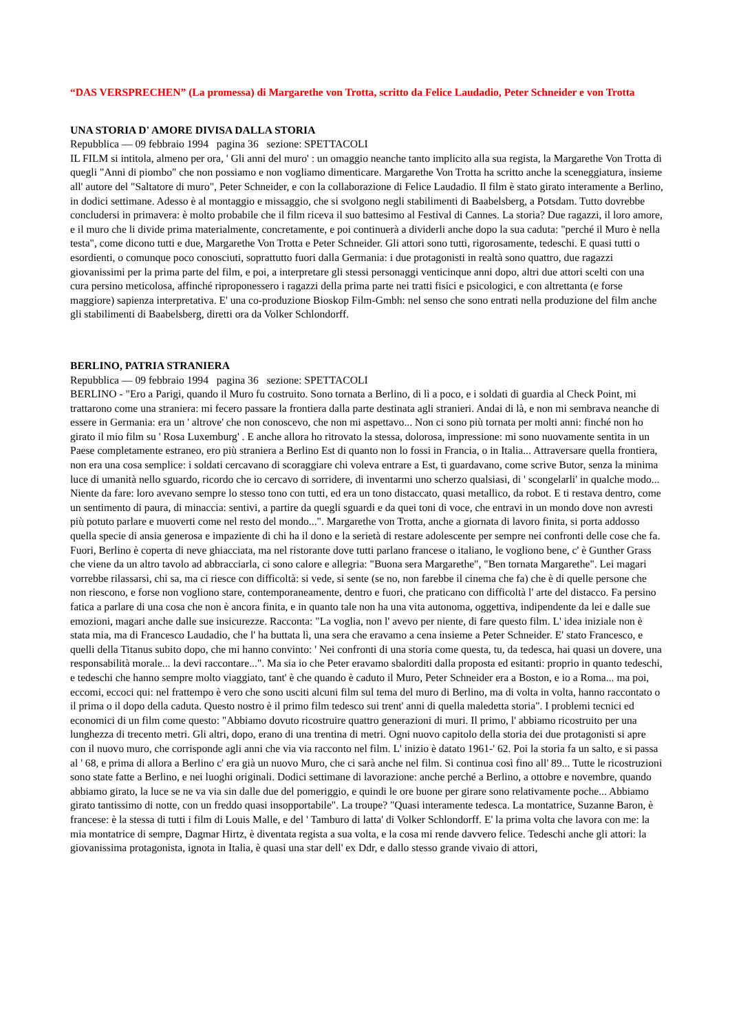“DAS VERSPRECHEN” (La promessa) di Margarethe von Trotta, scritto da Felice Laudadio, Peter Schneider e von Trotta
UNA STORIA D' AMORE DIVISA DALLA STORIA
Repubblica — 09 febbraio 1994 pagina 36 sezione: SPETTACOLI
IL FILM si intitola, almeno per ora, ' Gli anni del muro' : un omaggio neanche tanto implicito alla sua regista, la Margarethe Von Trotta di quegli "Anni di piombo" che non possiamo e non vogliamo dimenticare. Margarethe Von Trotta ha scritto anche la sceneggiatura, insieme all' autore del "Saltatore di muro", Peter Schneider, e con la collaborazione di Felice Laudadio. Il film è stato girato interamente a Berlino, in dodici settimane. Adesso è al montaggio e missaggio, che si svolgono negli stabilimenti di Baabelsberg, a Potsdam. Tutto dovrebbe concludersi in primavera: è molto probabile che il film riceva il suo battesimo al Festival di Cannes. La storia? Due ragazzi, il loro amore, e il muro che li divide prima materialmente, concretamente, e poi continuerà a dividerli anche dopo la sua caduta: "perché il Muro è nella testa", come dicono tutti e due, Margarethe Von Trotta e Peter Schneider. Gli attori sono tutti, rigorosamente, tedeschi. E quasi tutti o esordienti, o comunque poco conosciuti, soprattutto fuori dalla Germania: i due protagonisti in realtà sono quattro, due ragazzi giovanissimi per la prima parte del film, e poi, a interpretare gli stessi personaggi venticinque anni dopo, altri due attori scelti con una cura persino meticolosa, affinché riproponessero i ragazzi della prima parte nei tratti fisici e psicologici, e con altrettanta (e forse maggiore) sapienza interpretativa. E' una co-produzione Bioskop Film-Gmbh: nel senso che sono entrati nella produzione del film anche gli stabilimenti di Baabelsberg, diretti ora da Volker Schlondorff.
BERLINO, PATRIA STRANIERA
Repubblica — 09 febbraio 1994 pagina 36 sezione: SPETTACOLI
BERLINO - "Ero a Parigi, quando il Muro fu costruito. Sono tornata a Berlino, di lì a poco, e i soldati di guardia al Check Point, mi trattarono come una straniera: mi fecero passare la frontiera dalla parte destinata agli stranieri. Andai di là, e non mi sembrava neanche di essere in Germania: era un ' altrove' che non conoscevo, che non mi aspettavo... Non ci sono più tornata per molti anni: finché non ho girato il mio film su ' Rosa Luxemburg' . E anche allora ho ritrovato la stessa, dolorosa, impressione: mi sono nuovamente sentita in un Paese completamente estraneo, ero più straniera a Berlino Est di quanto non lo fossi in Francia, o in Italia... Attraversare quella frontiera, non era una cosa semplice: i soldati cercavano di scoraggiare chi voleva entrare a Est, ti guardavano, come scrive Butor, senza la minima luce di umanità nello sguardo, ricordo che io cercavo di sorridere, di inventarmi uno scherzo qualsiasi, di ' scongelarli' in qualche modo... Niente da fare: loro avevano sempre lo stesso tono con tutti, ed era un tono distaccato, quasi metallico, da robot. E ti restava dentro, come un sentimento di paura, di minaccia: sentivi, a partire da quegli sguardi e da quei toni di voce, che entravi in un mondo dove non avresti più potuto parlare e muoverti come nel resto del mondo...". Margarethe von Trotta, anche a giornata di lavoro finita, si porta addosso quella specie di ansia generosa e impaziente di chi ha il dono e la serietà di restare adolescente per sempre nei confronti delle cose che fa. Fuori, Berlino è coperta di neve ghiacciata, ma nel ristorante dove tutti parlano francese o italiano, le vogliono bene, c' è Gunther Grass che viene da un altro tavolo ad abbracciarla, ci sono calore e allegria: "Buona sera Margarethe", "Ben tornata Margarethe". Lei magari vorrebbe rilassarsi, chi sa, ma ci riesce con difficoltà: si vede, si sente (se no, non farebbe il cinema che fa) che è di quelle persone che non riescono, e forse non vogliono stare, contemporaneamente, dentro e fuori, che praticano con difficoltà l' arte del distacco. Fa persino fatica a parlare di una cosa che non è ancora finita, e in quanto tale non ha una vita autonoma, oggettiva, indipendente da lei e dalle sue emozioni, magari anche dalle sue insicurezze. Racconta: "La voglia, non l' avevo per niente, di fare questo film. L' idea iniziale non è stata mia, ma di Francesco Laudadio, che l' ha buttata lì, una sera che eravamo a cena insieme a Peter Schneider. E' stato Francesco, e quelli della Titanus subito dopo, che mi hanno convinto: ' Nei confronti di una storia come questa, tu, da tedesca, hai quasi un dovere, una responsabilità morale... la devi raccontare...". Ma sia io che Peter eravamo sbalorditi dalla proposta ed esitanti: proprio in quanto tedeschi, e tedeschi che hanno sempre molto viaggiato, tant' è che quando è caduto il Muro, Peter Schneider era a Boston, e io a Roma... ma poi, eccomi, eccoci qui: nel frattempo è vero che sono usciti alcuni film sul tema del muro di Berlino, ma di volta in volta, hanno raccontato o il prima o il dopo della caduta. Questo nostro è il primo film tedesco sui trent' anni di quella maledetta storia". I problemi tecnici ed economici di un film come questo: "Abbiamo dovuto ricostruire quattro generazioni di muri. Il primo, l' abbiamo ricostruito per una lunghezza di trecento metri. Gli altri, dopo, erano di una trentina di metri. Ogni nuovo capitolo della storia dei due protagonisti si apre con il nuovo muro, che corrisponde agli anni che via via racconto nel film. L' inizio è datato 1961-' 62. Poi la storia fa un salto, e si passa al ' 68, e prima di allora a Berlino c' era già un nuovo Muro, che ci sarà anche nel film. Si continua così fino all' 89... Tutte le ricostruzioni sono state fatte a Berlino, e nei luoghi originali. Dodici settimane di lavorazione: anche perché a Berlino, a ottobre e novembre, quando abbiamo girato, la luce se ne va via sin dalle due del pomeriggio, e quindi le ore buone per girare sono relativamente poche... Abbiamo girato tantissimo di notte, con un freddo quasi insopportabile". La troupe? "Quasi interamente tedesca. La montatrice, Suzanne Baron, è francese: è la stessa di tutti i film di Louis Malle, e del ' Tamburo di latta' di Volker Schlondorff. E' la prima volta che lavora con me: la mia montatrice di sempre, Dagmar Hirtz, è diventata regista a sua volta, e la cosa mi rende davvero felice. Tedeschi anche gli attori: la giovanissima protagonista, ignota in Italia, è quasi una star dell' ex Ddr, e dallo stesso grande vivaio di attori,